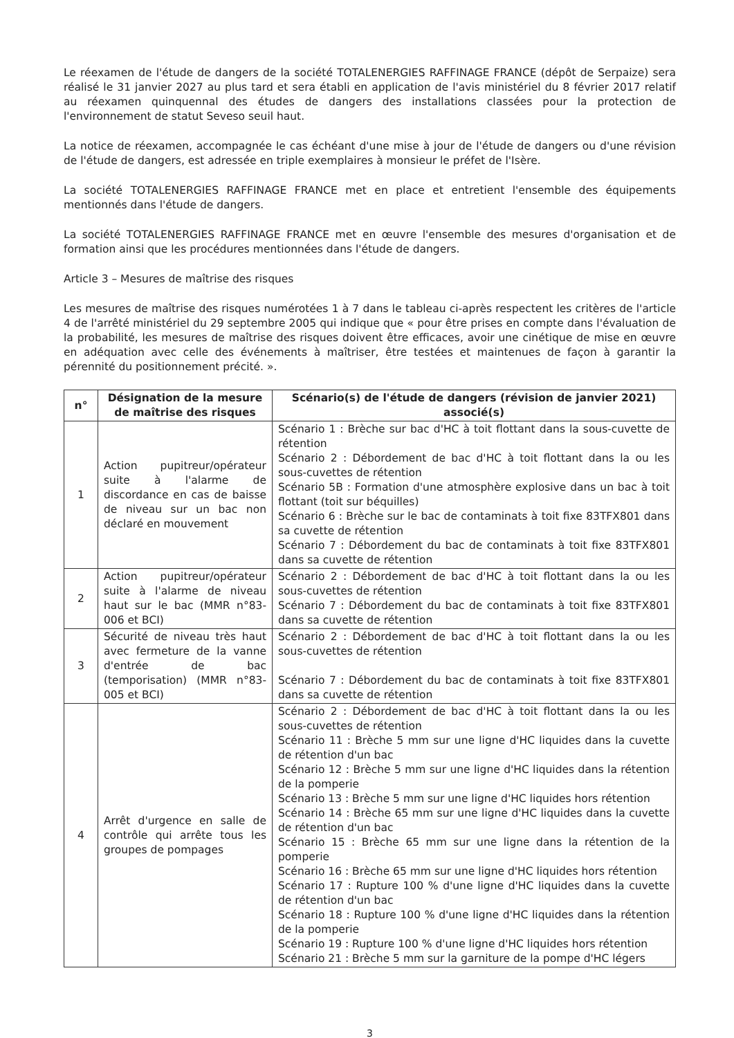Le réexamen de l'étude de dangers de la société TOTALENERGIES RAFFINAGE FRANCE (dépôt de Serpaize) sera réalisé le 31 janvier 2027 au plus tard et sera établi en application de l'avis ministériel du 8 février 2017 relatif au réexamen quinquennal des études de dangers des installations classées pour la protection de l'environnement de statut Seveso seuil haut.
La notice de réexamen, accompagnée le cas échéant d'une mise à jour de l'étude de dangers ou d'une révision de l'étude de dangers, est adressée en triple exemplaires à monsieur le préfet de l'Isère.
La société TOTALENERGIES RAFFINAGE FRANCE met en place et entretient l'ensemble des équipements mentionnés dans l'étude de dangers.
La société TOTALENERGIES RAFFINAGE FRANCE met en œuvre l'ensemble des mesures d'organisation et de formation ainsi que les procédures mentionnées dans l'étude de dangers.
Article 3 – Mesures de maîtrise des risques
Les mesures de maîtrise des risques numérotées 1 à 7 dans le tableau ci-après respectent les critères de l'article 4 de l'arrêté ministériel du 29 septembre 2005 qui indique que « pour être prises en compte dans l'évaluation de la probabilité, les mesures de maîtrise des risques doivent être efficaces, avoir une cinétique de mise en œuvre en adéquation avec celle des événements à maîtriser, être testées et maintenues de façon à garantir la pérennité du positionnement précité. ».
| n° | Désignation de la mesure de maîtrise des risques | Scénario(s) de l'étude de dangers (révision de janvier 2021) associé(s) |
| --- | --- | --- |
| 1 | Action pupitreur/opérateur suite à l'alarme de discordance en cas de baisse de niveau sur un bac non déclaré en mouvement | Scénario 1 : Brèche sur bac d'HC à toit flottant dans la sous-cuvette de rétention Scénario 2 : Débordement de bac d'HC à toit flottant dans la ou les sous-cuvettes de rétention Scénario 5B : Formation d'une atmosphère explosive dans un bac à toit flottant (toit sur béquilles) Scénario 6 : Brèche sur le bac de contaminats à toit fixe 83TFX801 dans sa cuvette de rétention Scénario 7 : Débordement du bac de contaminats à toit fixe 83TFX801 dans sa cuvette de rétention |
| 2 | Action pupitreur/opérateur suite à l'alarme de niveau haut sur le bac (MMR n°83-006 et BCI) | Scénario 2 : Débordement de bac d'HC à toit flottant dans la ou les sous-cuvettes de rétention Scénario 7 : Débordement du bac de contaminats à toit fixe 83TFX801 dans sa cuvette de rétention |
| 3 | Sécurité de niveau très haut avec fermeture de la vanne d'entrée de bac (temporisation) (MMR n°83-005 et BCI) | Scénario 2 : Débordement de bac d'HC à toit flottant dans la ou les sous-cuvettes de rétention Scénario 7 : Débordement du bac de contaminats à toit fixe 83TFX801 dans sa cuvette de rétention |
| 4 | Arrêt d'urgence en salle de contrôle qui arrête tous les groupes de pompages | Scénario 2 : Débordement de bac d'HC à toit flottant dans la ou les sous-cuvettes de rétention Scénario 11 : Brèche 5 mm sur une ligne d'HC liquides dans la cuvette de rétention d'un bac Scénario 12 : Brèche 5 mm sur une ligne d'HC liquides dans la rétention de la pomperie Scénario 13 : Brèche 5 mm sur une ligne d'HC liquides hors rétention Scénario 14 : Brèche 65 mm sur une ligne d'HC liquides dans la cuvette de rétention d'un bac Scénario 15 : Brèche 65 mm sur une ligne dans la rétention de la pomperie Scénario 16 : Brèche 65 mm sur une ligne d'HC liquides hors rétention Scénario 17 : Rupture 100 % d'une ligne d'HC liquides dans la cuvette de rétention d'un bac Scénario 18 : Rupture 100 % d'une ligne d'HC liquides dans la rétention de la pomperie Scénario 19 : Rupture 100 % d'une ligne d'HC liquides hors rétention Scénario 21 : Brèche 5 mm sur la garniture de la pompe d'HC légers |
3